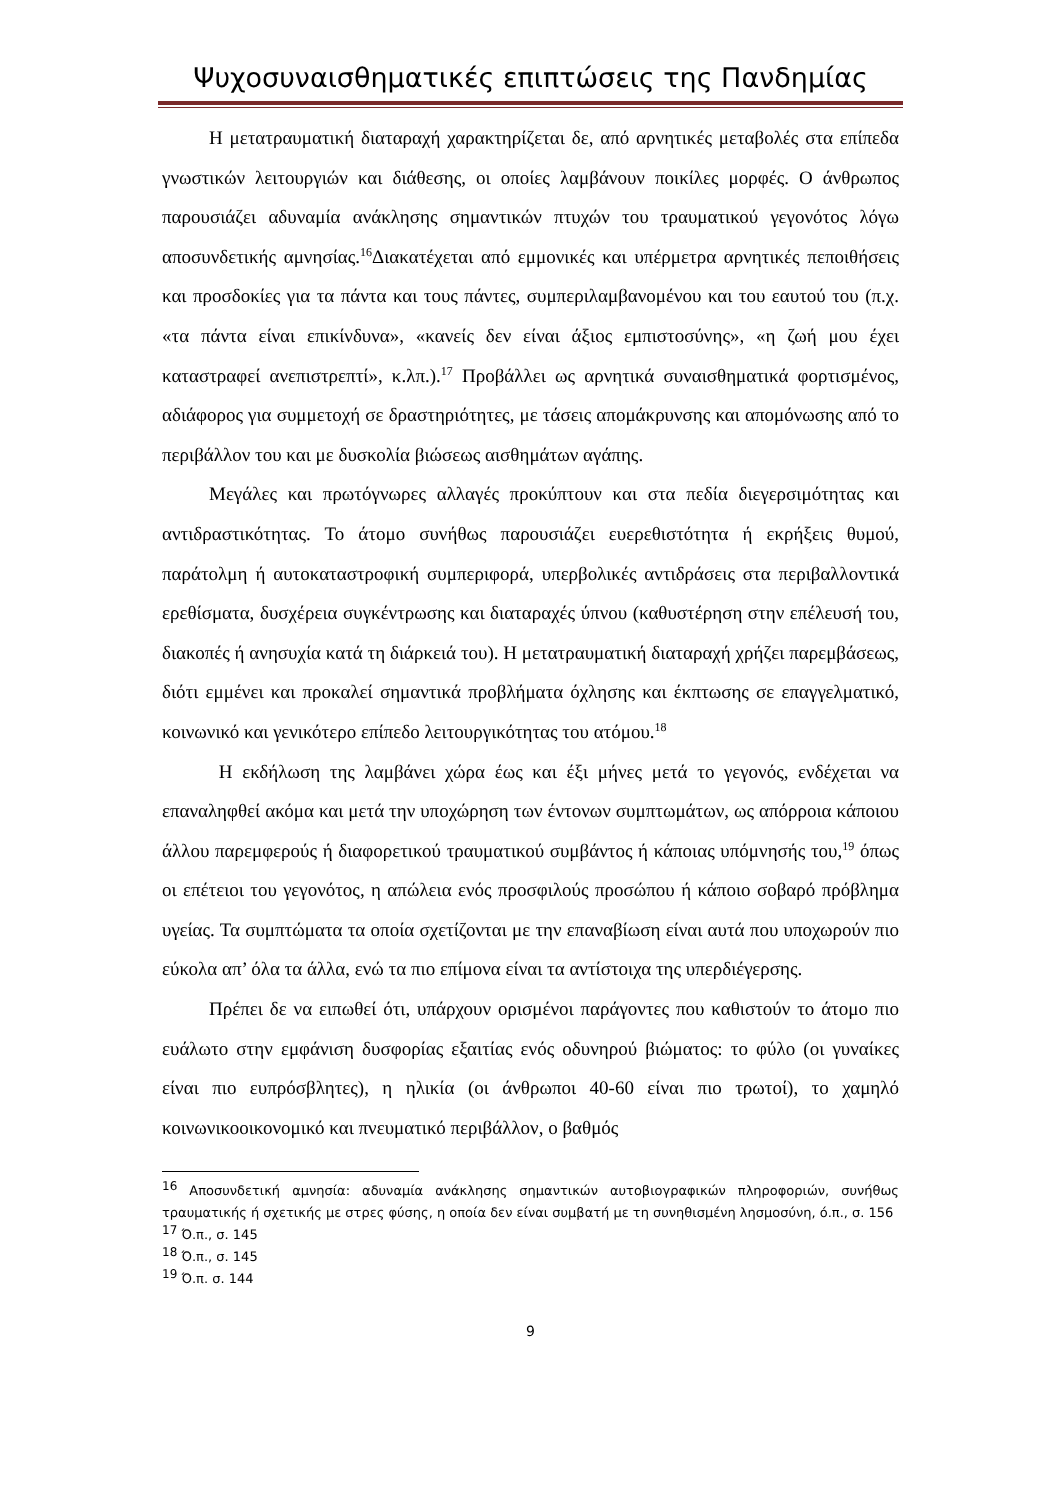Ψυχοσυναισθηματικές επιπτώσεις της Πανδημίας
Η μετατραυματική διαταραχή χαρακτηρίζεται δε, από αρνητικές μεταβολές στα επίπεδα γνωστικών λειτουργιών και διάθεσης, οι οποίες λαμβάνουν ποικίλες μορφές. Ο άνθρωπος παρουσιάζει αδυναμία ανάκλησης σημαντικών πτυχών του τραυματικού γεγονότος λόγω αποσυνδετικής αμνησίας.<sup>16</sup>Διακατέχεται από εμμονικές και υπέρμετρα αρνητικές πεποιθήσεις και προσδοκίες για τα πάντα και τους πάντες, συμπεριλαμβανομένου και του εαυτού του (π.χ. «τα πάντα είναι επικίνδυνα», «κανείς δεν είναι άξιος εμπιστοσύνης», «η ζωή μου έχει καταστραφεί ανεπιστρεπτί», κ.λπ.).<sup>17</sup> Προβάλλει ως αρνητικά συναισθηματικά φορτισμένος, αδιάφορος για συμμετοχή σε δραστηριότητες, με τάσεις απομάκρυνσης και απομόνωσης από το περιβάλλον του και με δυσκολία βιώσεως αισθημάτων αγάπης.
Μεγάλες και πρωτόγνωρες αλλαγές προκύπτουν και στα πεδία διεγερσιμότητας και αντιδραστικότητας. Το άτομο συνήθως παρουσιάζει ευερεθιστότητα ή εκρήξεις θυμού, παράτολμη ή αυτοκαταστροφική συμπεριφορά, υπερβολικές αντιδράσεις στα περιβαλλοντικά ερεθίσματα, δυσχέρεια συγκέντρωσης και διαταραχές ύπνου (καθυστέρηση στην επέλευσή του, διακοπές ή ανησυχία κατά τη διάρκειά του). Η μετατραυματική διαταραχή χρήζει παρεμβάσεως, διότι εμμένει και προκαλεί σημαντικά προβλήματα όχλησης και έκπτωσης σε επαγγελματικό, κοινωνικό και γενικότερο επίπεδο λειτουργικότητας του ατόμου.<sup>18</sup>
Η εκδήλωση της λαμβάνει χώρα έως και έξι μήνες μετά το γεγονός, ενδέχεται να επαναληφθεί ακόμα και μετά την υποχώρηση των έντονων συμπτωμάτων, ως απόρροια κάποιου άλλου παρεμφερούς ή διαφορετικού τραυματικού συμβάντος ή κάποιας υπόμνησής του,<sup>19</sup> όπως οι επέτειοι του γεγονότος, η απώλεια ενός προσφιλούς προσώπου ή κάποιο σοβαρό πρόβλημα υγείας. Τα συμπτώματα τα οποία σχετίζονται με την επαναβίωση είναι αυτά που υποχωρούν πιο εύκολα απ’ όλα τα άλλα, ενώ τα πιο επίμονα είναι τα αντίστοιχα της υπερδιέγερσης.
Πρέπει δε να ειπωθεί ότι, υπάρχουν ορισμένοι παράγοντες που καθιστούν το άτομο πιο ευάλωτο στην εμφάνιση δυσφορίας εξαιτίας ενός οδυνηρού βιώματος: το φύλο (οι γυναίκες είναι πιο ευπρόσβλητες), η ηλικία (οι άνθρωποι 40-60 είναι πιο τρωτοί), το χαμηλό κοινωνικοοικονομικό και πνευματικό περιβάλλον, ο βαθμός
<sup>16</sup> Αποσυνδετική αμνησία: αδυναμία ανάκλησης σημαντικών αυτοβιογραφικών πληροφοριών, συνήθως τραυματικής ή σχετικής με στρες φύσης, η οποία δεν είναι συμβατή με τη συνηθισμένη λησμοσύνη, ό.π., σ. 156
<sup>17</sup> Ό.π., σ. 145
<sup>18</sup> Ό.π., σ. 145
<sup>19</sup> Ό.π. σ. 144
9